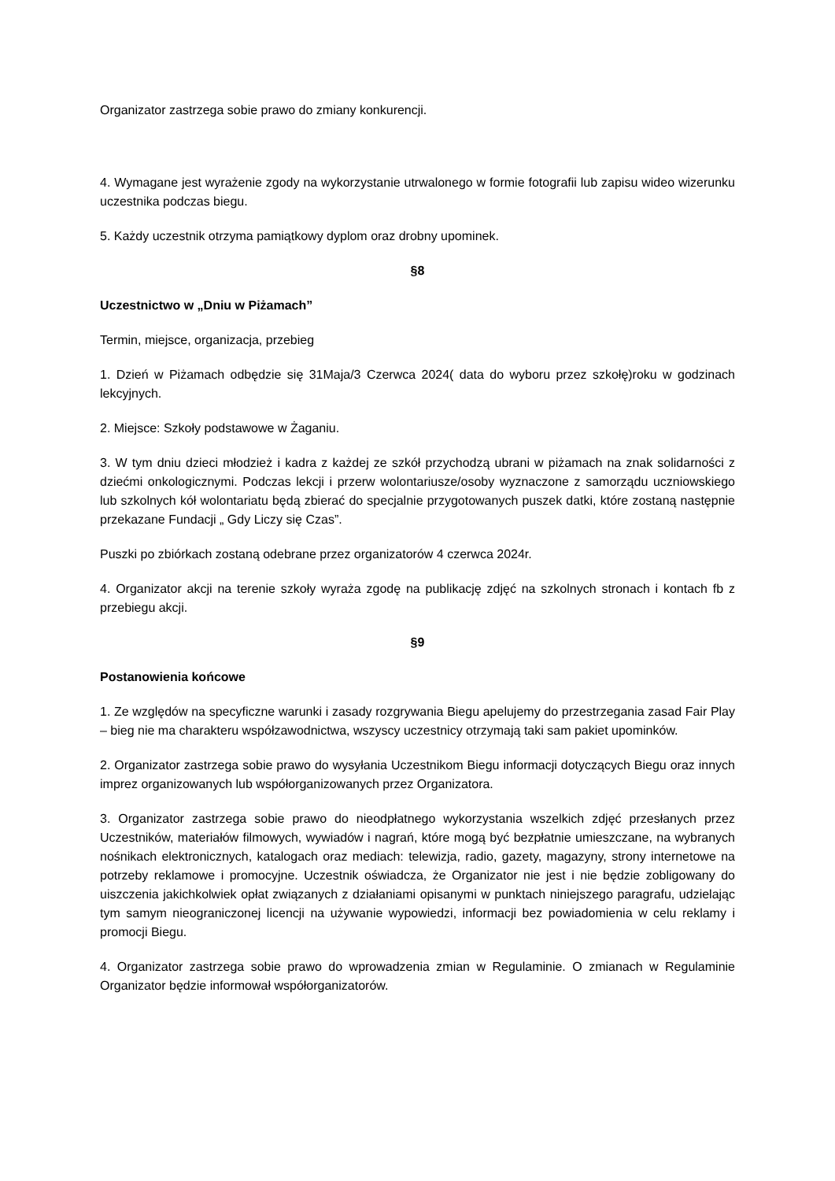Organizator zastrzega sobie prawo do zmiany konkurencji.
4. Wymagane jest wyrażenie zgody na wykorzystanie utrwalonego w formie fotografii lub zapisu wideo wizerunku uczestnika podczas biegu.
5. Każdy uczestnik otrzyma pamiątkowy dyplom oraz drobny upominek.
§8
Uczestnictwo w „Dniu w Piżamach”
Termin, miejsce, organizacja, przebieg
1. Dzień w Piżamach odbędzie się 31Maja/3 Czerwca 2024( data do wyboru przez szkołę)roku w godzinach lekcyjnych.
2. Miejsce: Szkoły podstawowe w Żaganiu.
3. W tym dniu dzieci młodzież i kadra z każdej ze szkół przychodzą ubrani w piżamach na znak solidarności z dziećmi onkologicznymi. Podczas lekcji i przerw wolontariusze/osoby wyznaczone z samorządu uczniowskiego lub szkolnych kół wolontariatu będą zbierać do specjalnie przygotowanych puszek datki, które zostaną następnie przekazane Fundacji „ Gdy Liczy się Czas”.
Puszki po zbiórkach zostaną odebrane przez organizatorów 4 czerwca 2024r.
4. Organizator akcji na terenie szkoły wyraża zgodę na publikację zdjęć na szkolnych stronach i kontach fb z przebiegu akcji.
§9
Postanowienia końcowe
1. Ze względów na specyficzne warunki i zasady rozgrywania Biegu apelujemy do przestrzegania zasad Fair Play – bieg nie ma charakteru współzawodnictwa, wszyscy uczestnicy otrzymają taki sam pakiet upominków.
2. Organizator zastrzega sobie prawo do wysyłania Uczestnikom Biegu informacji dotyczących Biegu oraz innych imprez organizowanych lub współorganizowanych przez Organizatora.
3. Organizator zastrzega sobie prawo do nieodpłatnego wykorzystania wszelkich zdjęć przesłanych przez Uczestników, materiałów filmowych, wywiadów i nagrań, które mogą być bezpłatnie umieszczane, na wybranych nośnikach elektronicznych, katalogach oraz mediach: telewizja, radio, gazety, magazyny, strony internetowe na potrzeby reklamowe i promocyjne. Uczestnik oświadcza, że Organizator nie jest i nie będzie zobligowany do uiszczenia jakichkolwiek opłat związanych z działaniami opisanymi w punktach niniejszego paragrafu, udzielając tym samym nieograniczonej licencji na używanie wypowiedzi, informacji bez powiadomienia w celu reklamy i promocji Biegu.
4. Organizator zastrzega sobie prawo do wprowadzenia zmian w Regulaminie. O zmianach w Regulaminie Organizator będzie informował współorganizatorów.